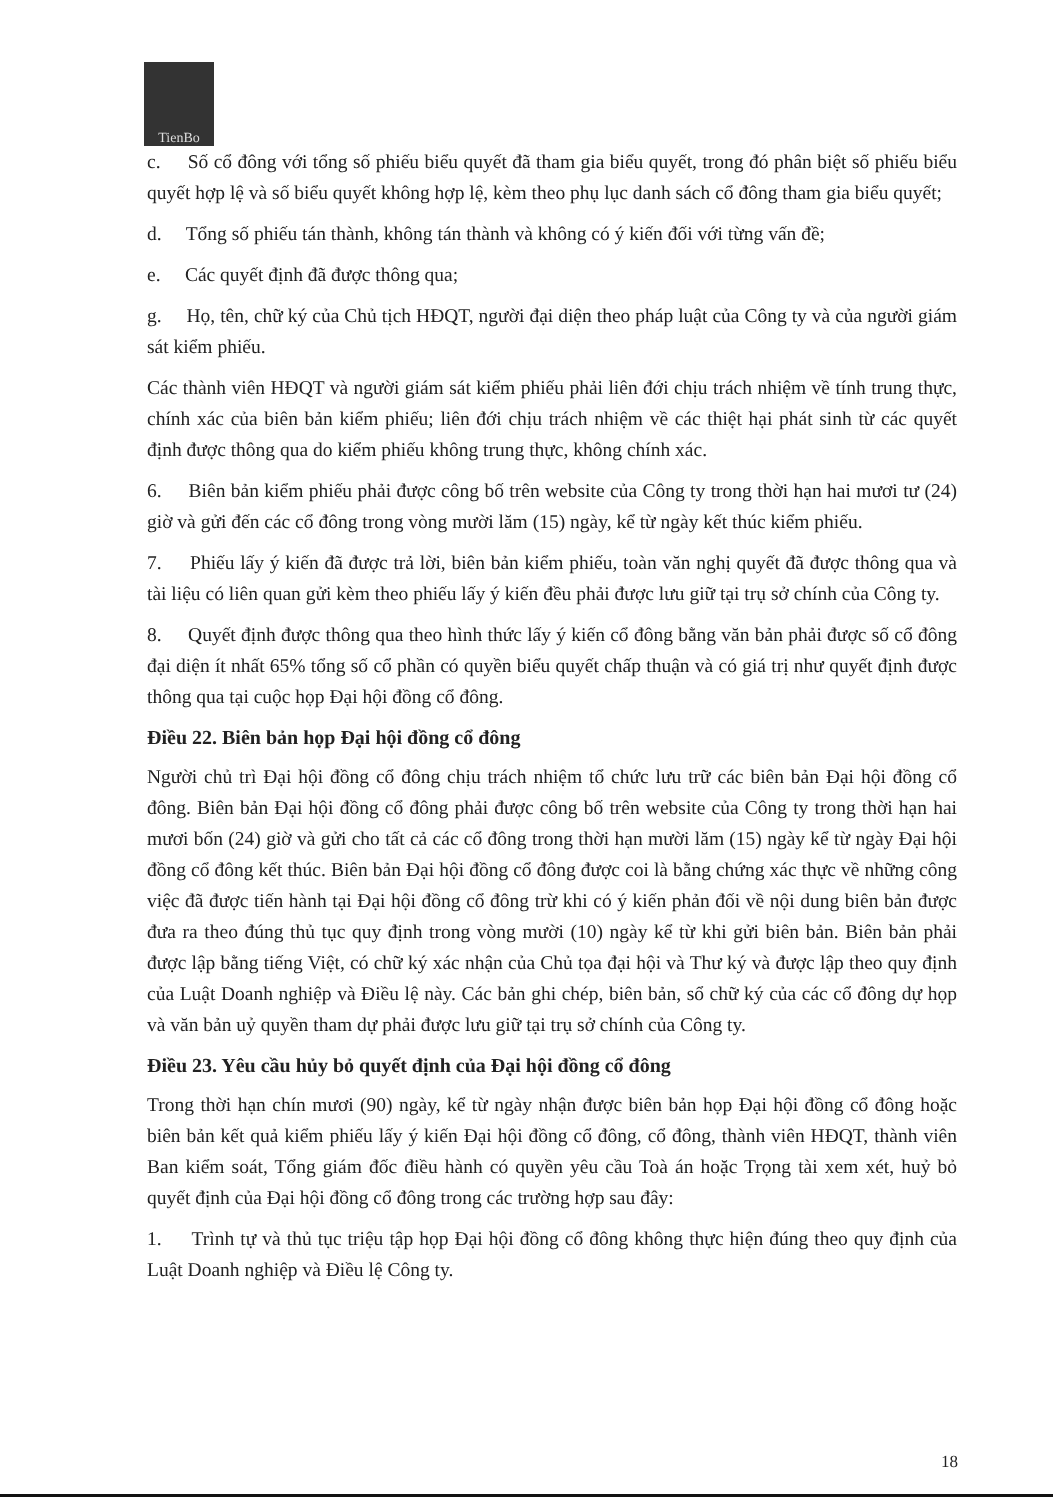TienBo
c. Số cổ đông với tổng số phiếu biểu quyết đã tham gia biểu quyết, trong đó phân biệt số phiếu biểu quyết hợp lệ và số biểu quyết không hợp lệ, kèm theo phụ lục danh sách cổ đông tham gia biểu quyết;
d. Tổng số phiếu tán thành, không tán thành và không có ý kiến đối với từng vấn đề;
e. Các quyết định đã được thông qua;
g. Họ, tên, chữ ký của Chủ tịch HĐQT, người đại diện theo pháp luật của Công ty và của người giám sát kiểm phiếu.
Các thành viên HĐQT và người giám sát kiểm phiếu phải liên đới chịu trách nhiệm về tính trung thực, chính xác của biên bản kiểm phiếu; liên đới chịu trách nhiệm về các thiệt hại phát sinh từ các quyết định được thông qua do kiểm phiếu không trung thực, không chính xác.
6. Biên bản kiểm phiếu phải được công bố trên website của Công ty trong thời hạn hai mươi tư (24) giờ và gửi đến các cổ đông trong vòng mười lăm (15) ngày, kể từ ngày kết thúc kiểm phiếu.
7. Phiếu lấy ý kiến đã được trả lời, biên bản kiểm phiếu, toàn văn nghị quyết đã được thông qua và tài liệu có liên quan gửi kèm theo phiếu lấy ý kiến đều phải được lưu giữ tại trụ sở chính của Công ty.
8. Quyết định được thông qua theo hình thức lấy ý kiến cổ đông bằng văn bản phải được số cổ đông đại diện ít nhất 65% tổng số cổ phần có quyền biểu quyết chấp thuận và có giá trị như quyết định được thông qua tại cuộc họp Đại hội đồng cổ đông.
Điều 22. Biên bản họp Đại hội đồng cổ đông
Người chủ trì Đại hội đồng cổ đông chịu trách nhiệm tổ chức lưu trữ các biên bản Đại hội đồng cổ đông. Biên bản Đại hội đồng cổ đông phải được công bố trên website của Công ty trong thời hạn hai mươi bốn (24) giờ và gửi cho tất cả các cổ đông trong thời hạn mười lăm (15) ngày kể từ ngày Đại hội đồng cổ đông kết thúc. Biên bản Đại hội đồng cổ đông được coi là bằng chứng xác thực về những công việc đã được tiến hành tại Đại hội đồng cổ đông trừ khi có ý kiến phản đối về nội dung biên bản được đưa ra theo đúng thủ tục quy định trong vòng mười (10) ngày kể từ khi gửi biên bản. Biên bản phải được lập bằng tiếng Việt, có chữ ký xác nhận của Chủ tọa đại hội và Thư ký và được lập theo quy định của Luật Doanh nghiệp và Điều lệ này. Các bản ghi chép, biên bản, sổ chữ ký của các cổ đông dự họp và văn bản uỷ quyền tham dự phải được lưu giữ tại trụ sở chính của Công ty.
Điều 23. Yêu cầu hủy bỏ quyết định của Đại hội đồng cổ đông
Trong thời hạn chín mươi (90) ngày, kể từ ngày nhận được biên bản họp Đại hội đồng cổ đông hoặc biên bản kết quả kiểm phiếu lấy ý kiến Đại hội đồng cổ đông, cổ đông, thành viên HĐQT, thành viên Ban kiểm soát, Tổng giám đốc điều hành có quyền yêu cầu Toà án hoặc Trọng tài xem xét, huỷ bỏ quyết định của Đại hội đồng cổ đông trong các trường hợp sau đây:
1. Trình tự và thủ tục triệu tập họp Đại hội đồng cổ đông không thực hiện đúng theo quy định của Luật Doanh nghiệp và Điều lệ Công ty.
18